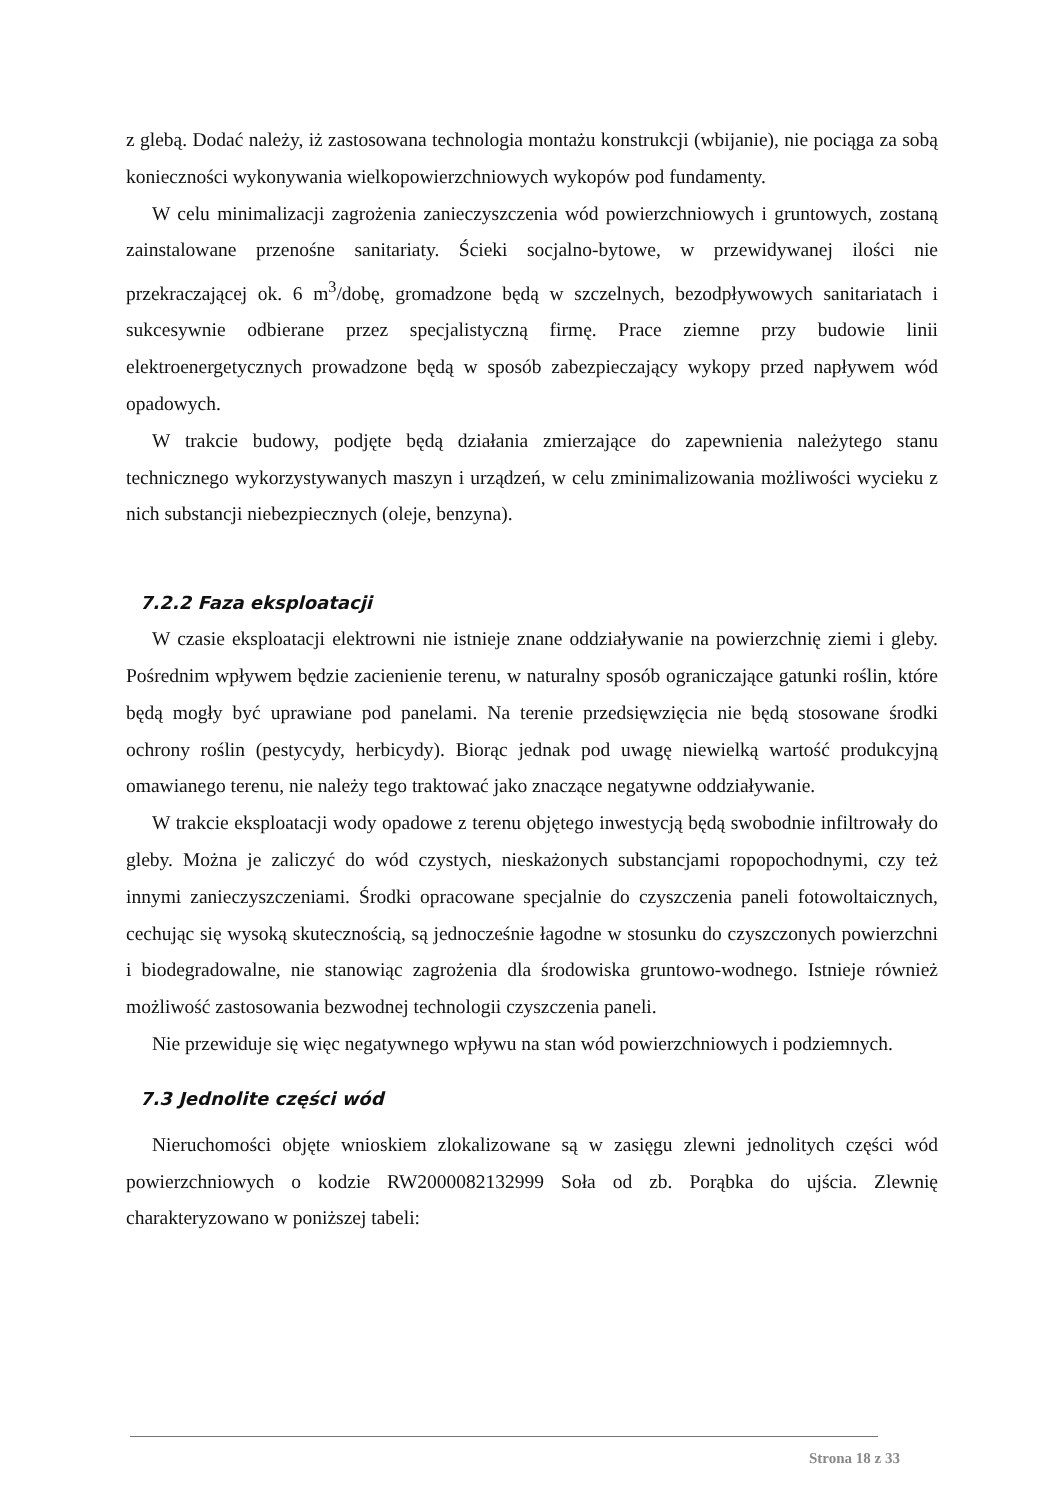z glebą. Dodać należy, iż zastosowana technologia montażu konstrukcji (wbijanie), nie pociąga za sobą konieczności wykonywania wielkopowierzchniowych wykopów pod fundamenty.
W celu minimalizacji zagrożenia zanieczyszczenia wód powierzchniowych i gruntowych, zostaną zainstalowane przenośne sanitariaty. Ścieki socjalno-bytowe, w przewidywanej ilości nie przekraczającej ok. 6 m<sup>3</sup>/dobę, gromadzone będą w szczelnych, bezodpływowych sanitariatach i sukcesywnie odbierane przez specjalistyczną firmę. Prace ziemne przy budowie linii elektroenergetycznych prowadzone będą w sposób zabezpieczający wykopy przed napływem wód opadowych.
W trakcie budowy, podjęte będą działania zmierzające do zapewnienia należytego stanu technicznego wykorzystywanych maszyn i urządzeń, w celu zminimalizowania możliwości wycieku z nich substancji niebezpiecznych (oleje, benzyna).
7.2.2 Faza eksploatacji
W czasie eksploatacji elektrowni nie istnieje znane oddziaływanie na powierzchnię ziemi i gleby. Pośrednim wpływem będzie zacienienie terenu, w naturalny sposób ograniczające gatunki roślin, które będą mogły być uprawiane pod panelami. Na terenie przedsięwzięcia nie będą stosowane środki ochrony roślin (pestycydy, herbicydy). Biorąc jednak pod uwagę niewielką wartość produkcyjną omawianego terenu, nie należy tego traktować jako znaczące negatywne oddziaływanie.
W trakcie eksploatacji wody opadowe z terenu objętego inwestycją będą swobodnie infiltrowały do gleby. Można je zaliczyć do wód czystych, nieskażonych substancjami ropopochodnymi, czy też innymi zanieczyszczeniami. Środki opracowane specjalnie do czyszczenia paneli fotowoltaicznych, cechując się wysoką skutecznością, są jednocześnie łagodne w stosunku do czyszczonych powierzchni i biodegradowalne, nie stanowiąc zagrożenia dla środowiska gruntowo-wodnego. Istnieje również możliwość zastosowania bezwodnej technologii czyszczenia paneli.
Nie przewiduje się więc negatywnego wpływu na stan wód powierzchniowych i podziemnych.
7.3 Jednolite części wód
Nieruchomości objęte wnioskiem zlokalizowane są w zasięgu zlewni jednolitych części wód powierzchniowych o kodzie RW2000082132999 Soła od zb. Porąbka do ujścia. Zlewnię charakteryzowano w poniższej tabeli:
Strona 18 z 33